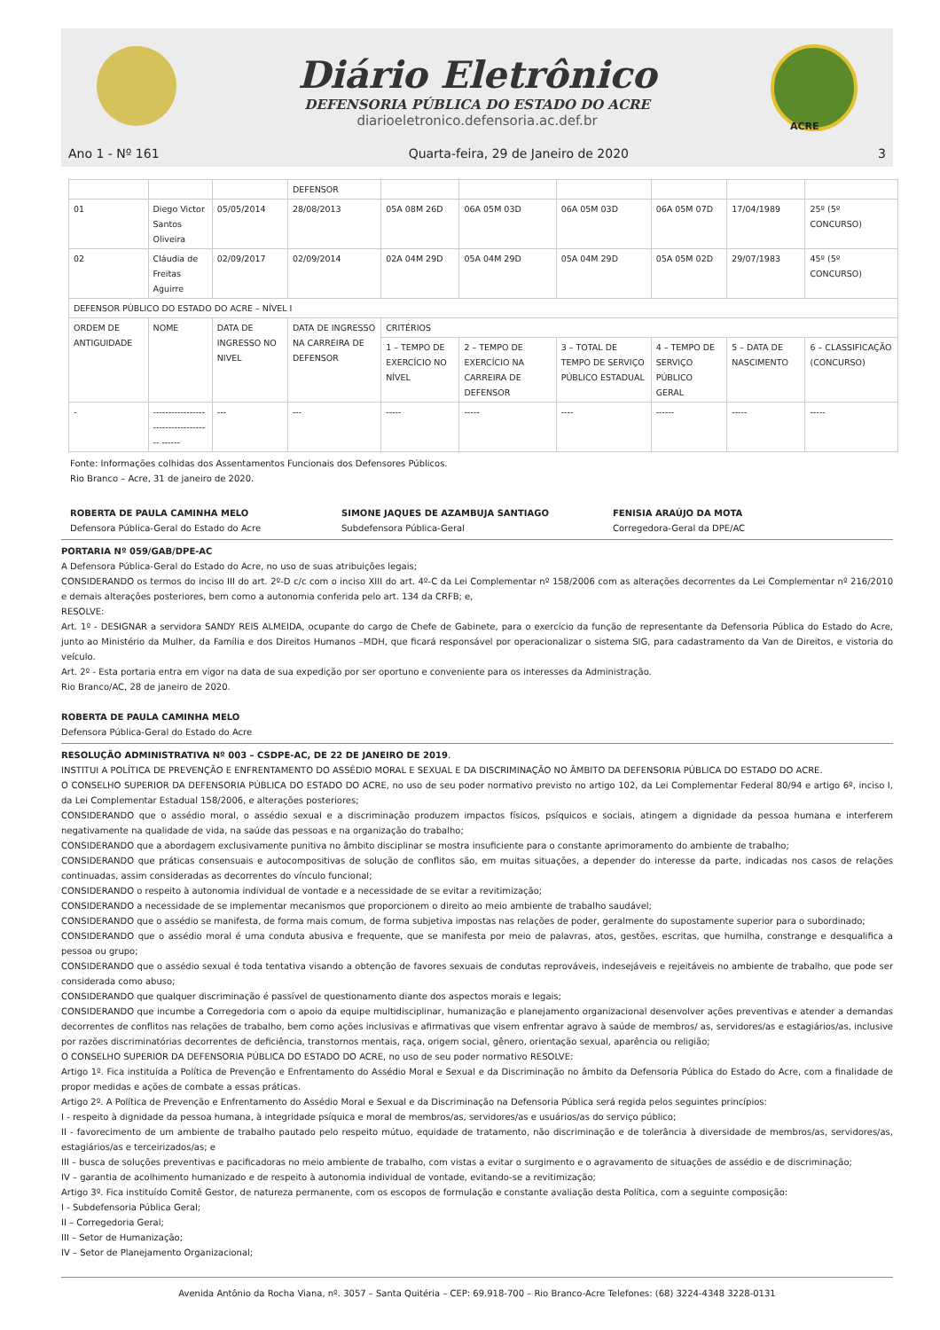Diário Eletrônico
DEFENSORIA PÚBLICA DO ESTADO DO ACRE
diarioeletronico.defensoria.ac.def.br
ACRE
Ano 1 - Nº 161 Quarta-feira, 29 de Janeiro de 2020 3
| | | | DEFENSOR | | | | | | |
| 01 | Diego Victor Santos Oliveira | 05/05/2014 | 28/08/2013 | 05A 08M 26D | 06A 05M 03D | 06A 05M 03D | 06A 05M 07D | 17/04/1989 | 25º (5º CONCURSO) |
| 02 | Cláudia de Freitas Aguirre | 02/09/2017 | 02/09/2014 | 02A 04M 29D | 05A 04M 29D | 05A 04M 29D | 05A 05M 02D | 29/07/1983 | 45º (5º CONCURSO) |
| DEFENSOR PÚBLICO DO ESTADO DO ACRE – NÍVEL I | | | | | | | | | |
| ORDEM DE ANTIGUIDADE | NOME | DATA DE INGRESSO NO NIVEL | DATA DE INGRESSO NA CARREIRA DE DEFENSOR | CRITÉRIOS | | | | | |
| | | | | 1 – TEMPO DE EXERCÍCIO NO NÍVEL | 2 – TEMPO DE EXERCÍCIO NA CARREIRA DE DEFENSOR | 3 – TOTAL DE TEMPO DE SERVIÇO PÚBLICO ESTADUAL | 4 – TEMPO DE SERVIÇO PÚBLICO GERAL | 5 – DATA DE NASCIMENTO | 6 – CLASSIFICAÇÃO (CONCURSO) |
| - | ------------------------------------ ------ | --- | --- | ----- | ----- | ---- | ------ | ----- | ----- |
Fonte: Informações colhidas dos Assentamentos Funcionais dos Defensores Públicos.
Rio Branco – Acre, 31 de janeiro de 2020.
ROBERTA DE PAULA CAMINHA MELO
Defensora Pública-Geral do Estado do Acre
SIMONE JAQUES DE AZAMBUJA SANTIAGO
Subdefensora Pública-Geral
FENISIA ARAÚJO DA MOTA
Corregedora-Geral da DPE/AC
PORTARIA Nº 059/GAB/DPE-AC
A Defensora Pública-Geral do Estado do Acre, no uso de suas atribuições legais;
CONSIDERANDO os termos do inciso III do art. 2º-D c/c com o inciso XIII do art. 4º-C da Lei Complementar nº 158/2006 com as alterações decorrentes da Lei Complementar nº 216/2010 e demais alterações posteriores, bem como a autonomia conferida pelo art. 134 da CRFB; e,
RESOLVE:
Art. 1º - DESIGNAR a servidora SANDY REIS ALMEIDA, ocupante do cargo de Chefe de Gabinete, para o exercício da função de representante da Defensoria Pública do Estado do Acre, junto ao Ministério da Mulher, da Família e dos Direitos Humanos –MDH, que ficará responsável por operacionalizar o sistema SIG, para cadastramento da Van de Direitos, e vistoria do veículo.
Art. 2º - Esta portaria entra em vigor na data de sua expedição por ser oportuno e conveniente para os interesses da Administração.
Rio Branco/AC, 28 de janeiro de 2020.
ROBERTA DE PAULA CAMINHA MELO
Defensora Pública-Geral do Estado do Acre
RESOLUÇÃO ADMINISTRATIVA Nº 003 – CSDPE-AC, DE 22 DE JANEIRO DE 2019.
INSTITUI A POLÍTICA DE PREVENÇÃO E ENFRENTAMENTO DO ASSÉDIO MORAL E SEXUAL E DA DISCRIMINAÇÃO NO ÂMBITO DA DEFENSORIA PÚBLICA DO ESTADO DO ACRE.
O CONSELHO SUPERIOR DA DEFENSORIA PÚBLICA DO ESTADO DO ACRE, no uso de seu poder normativo previsto no artigo 102, da Lei Complementar Federal 80/94 e artigo 6º, inciso I, da Lei Complementar Estadual 158/2006, e alterações posteriores;
CONSIDERANDO que o assédio moral, o assédio sexual e a discriminação produzem impactos físicos, psíquicos e sociais, atingem a dignidade da pessoa humana e interferem negativamente na qualidade de vida, na saúde das pessoas e na organização do trabalho;
CONSIDERANDO que a abordagem exclusivamente punitiva no âmbito disciplinar se mostra insuficiente para o constante aprimoramento do ambiente de trabalho;
CONSIDERANDO que práticas consensuais e autocompositivas de solução de conflitos são, em muitas situações, a depender do interesse da parte, indicadas nos casos de relações continuadas, assim consideradas as decorrentes do vínculo funcional;
CONSIDERANDO o respeito à autonomia individual de vontade e a necessidade de se evitar a revitimização;
CONSIDERANDO a necessidade de se implementar mecanismos que proporcionem o direito ao meio ambiente de trabalho saudável;
CONSIDERANDO que o assédio se manifesta, de forma mais comum, de forma subjetiva impostas nas relações de poder, geralmente do supostamente superior para o subordinado;
CONSIDERANDO que o assédio moral é uma conduta abusiva e frequente, que se manifesta por meio de palavras, atos, gestões, escritas, que humilha, constrange e desqualifica a pessoa ou grupo;
CONSIDERANDO que o assédio sexual é toda tentativa visando a obtenção de favores sexuais de condutas reprováveis, indesejáveis e rejeitáveis no ambiente de trabalho, que pode ser considerada como abuso;
CONSIDERANDO que qualquer discriminação é passível de questionamento diante dos aspectos morais e legais;
CONSIDERANDO que incumbe a Corregedoria com o apoio da equipe multidisciplinar, humanização e planejamento organizacional desenvolver ações preventivas e atender a demandas decorrentes de conflitos nas relações de trabalho, bem como ações inclusivas e afirmativas que visem enfrentar agravo à saúde de membros/ as, servidores/as e estagiários/as, inclusive por razões discriminatórias decorrentes de deficiência, transtornos mentais, raça, origem social, gênero, orientação sexual, aparência ou religião;
O CONSELHO SUPERIOR DA DEFENSORIA PÚBLICA DO ESTADO DO ACRE, no uso de seu poder normativo RESOLVE:
Artigo 1º. Fica instituída a Política de Prevenção e Enfrentamento do Assédio Moral e Sexual e da Discriminação no âmbito da Defensoria Pública do Estado do Acre, com a finalidade de propor medidas e ações de combate a essas práticas.
Artigo 2º. A Política de Prevenção e Enfrentamento do Assédio Moral e Sexual e da Discriminação na Defensoria Pública será regida pelos seguintes princípios:
I - respeito à dignidade da pessoa humana, à integridade psíquica e moral de membros/as, servidores/as e usuários/as do serviço público;
II - favorecimento de um ambiente de trabalho pautado pelo respeito mútuo, equidade de tratamento, não discriminação e de tolerância à diversidade de membros/as, servidores/as, estagiários/as e terceirizados/as; e
III – busca de soluções preventivas e pacificadoras no meio ambiente de trabalho, com vistas a evitar o surgimento e o agravamento de situações de assédio e de discriminação;
IV – garantia de acolhimento humanizado e de respeito à autonomia individual de vontade, evitando-se a revitimização;
Artigo 3º. Fica instituído Comitê Gestor, de natureza permanente, com os escopos de formulação e constante avaliação desta Política, com a seguinte composição:
I - Subdefensoria Pública Geral;
II – Corregedoria Geral;
III – Setor de Humanização;
IV – Setor de Planejamento Organizacional;
Avenida Antônio da Rocha Viana, nº. 3057 – Santa Quitéria – CEP: 69.918-700 – Rio Branco-Acre Telefones: (68) 3224-4348 3228-0131